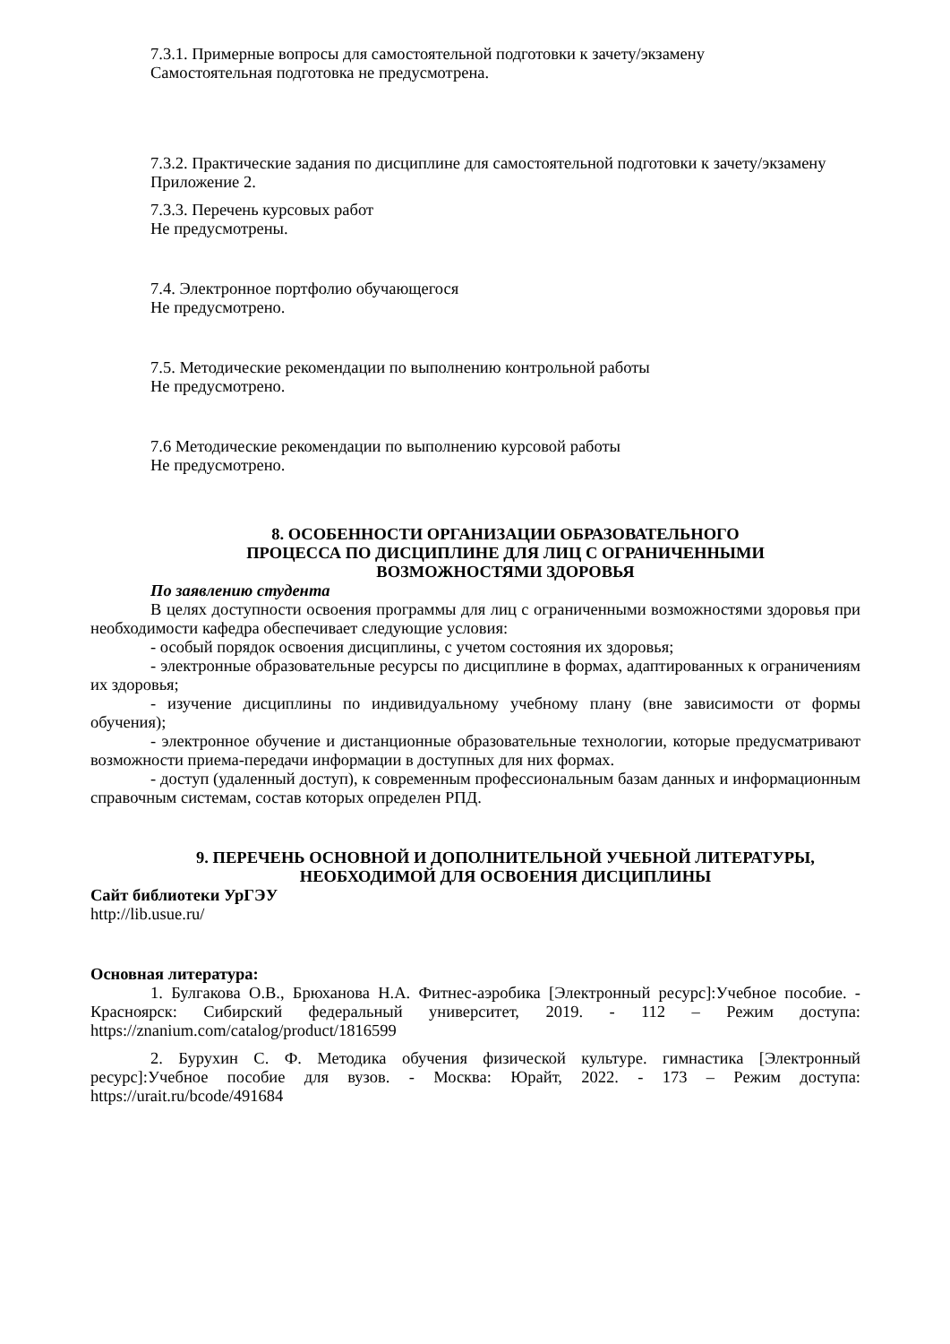7.3.1. Примерные вопросы для самостоятельной подготовки к зачету/экзамену
Самостоятельная подготовка не предусмотрена.
7.3.2. Практические задания по дисциплине для самостоятельной подготовки к зачету/экзамену
Приложение 2.
7.3.3. Перечень курсовых работ
Не предусмотрены.
7.4. Электронное портфолио обучающегося
Не предусмотрено.
7.5. Методические рекомендации по выполнению контрольной работы
Не предусмотрено.
7.6 Методические рекомендации по выполнению курсовой работы
Не предусмотрено.
8. ОСОБЕННОСТИ ОРГАНИЗАЦИИ ОБРАЗОВАТЕЛЬНОГО
ПРОЦЕССА ПО ДИСЦИПЛИНЕ ДЛЯ ЛИЦ С ОГРАНИЧЕННЫМИ
ВОЗМОЖНОСТЯМИ ЗДОРОВЬЯ
По заявлению студента
В целях доступности освоения программы для лиц с ограниченными возможностями здоровья при необходимости кафедра обеспечивает следующие условия:
- особый порядок освоения дисциплины, с учетом состояния их здоровья;
- электронные образовательные ресурсы по дисциплине в формах, адаптированных к ограничениям их здоровья;
- изучение дисциплины по индивидуальному учебному плану (вне зависимости от формы обучения);
- электронное обучение и дистанционные образовательные технологии, которые предусматривают возможности приема-передачи информации в доступных для них формах.
- доступ (удаленный доступ), к современным профессиональным базам данных и информационным справочным системам, состав которых определен РПД.
9. ПЕРЕЧЕНЬ ОСНОВНОЙ И ДОПОЛНИТЕЛЬНОЙ УЧЕБНОЙ ЛИТЕРАТУРЫ,
НЕОБХОДИМОЙ ДЛЯ ОСВОЕНИЯ ДИСЦИПЛИНЫ
Сайт библиотеки УрГЭУ
http://lib.usue.ru/
Основная литература:
1. Булгакова О.В., Брюханова Н.А. Фитнес-аэробика [Электронный ресурс]:Учебное пособие. - Красноярск: Сибирский федеральный университет, 2019. - 112 – Режим доступа: https://znanium.com/catalog/product/1816599
2. Бурухин С. Ф. Методика обучения физической культуре. гимнастика [Электронный ресурс]:Учебное пособие для вузов. - Москва: Юрайт, 2022. - 173 – Режим доступа: https://urait.ru/bcode/491684